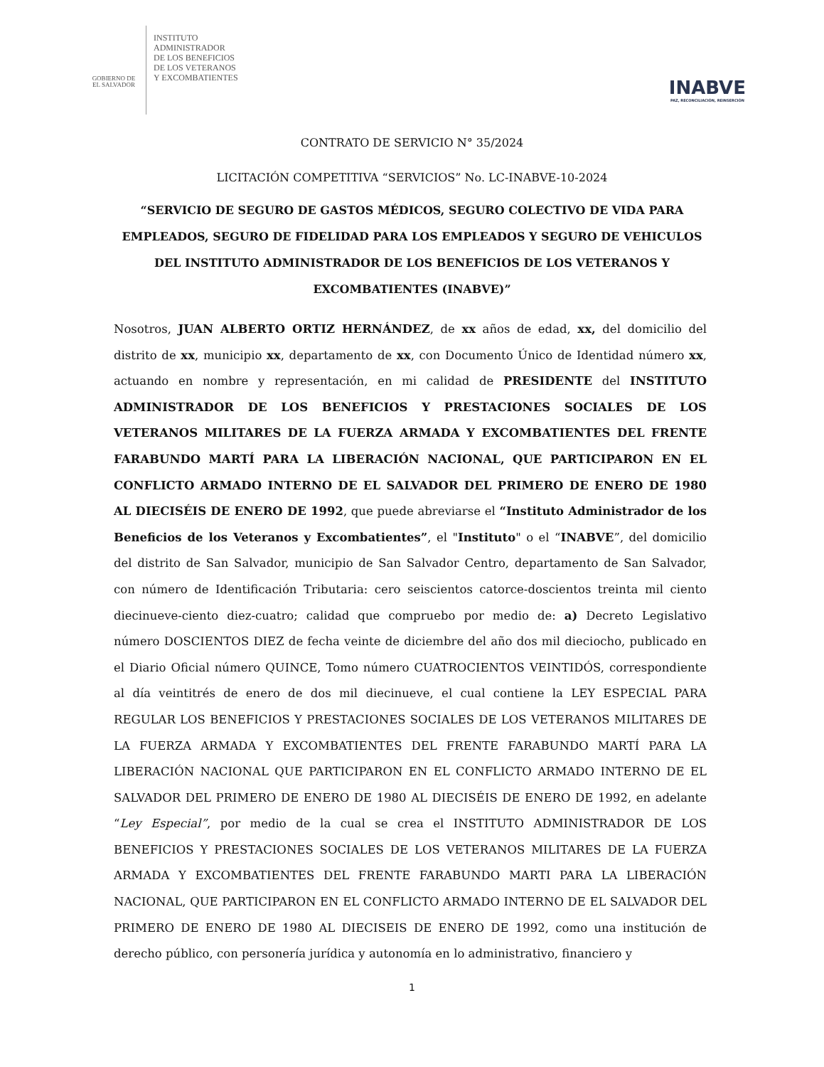GOBIERNO DE
EL SALVADOR
INSTITUTO
ADMINISTRADOR
DE LOS BENEFICIOS
DE LOS VETERANOS
Y EXCOMBATIENTES
INABVE
PAZ, RECONCILIACIÓN, REINSERCIÓN
CONTRATO DE SERVICIO N° 35/2024
LICITACIÓN COMPETITIVA “SERVICIOS” No. LC-INABVE-10-2024
“SERVICIO DE SEGURO DE GASTOS MÉDICOS, SEGURO COLECTIVO DE VIDA PARA EMPLEADOS, SEGURO DE FIDELIDAD PARA LOS EMPLEADOS Y SEGURO DE VEHICULOS DEL INSTITUTO ADMINISTRADOR DE LOS BENEFICIOS DE LOS VETERANOS Y EXCOMBATIENTES (INABVE)”
Nosotros, JUAN ALBERTO ORTIZ HERNÁNDEZ, de xx años de edad, xx, del domicilio del distrito de xx, municipio xx, departamento de xx, con Documento Único de Identidad número xx, actuando en nombre y representación, en mi calidad de PRESIDENTE del INSTITUTO ADMINISTRADOR DE LOS BENEFICIOS Y PRESTACIONES SOCIALES DE LOS VETERANOS MILITARES DE LA FUERZA ARMADA Y EXCOMBATIENTES DEL FRENTE FARABUNDO MARTÍ PARA LA LIBERACIÓN NACIONAL, QUE PARTICIPARON EN EL CONFLICTO ARMADO INTERNO DE EL SALVADOR DEL PRIMERO DE ENERO DE 1980 AL DIECISÉIS DE ENERO DE 1992, que puede abreviarse el “Instituto Administrador de los Beneficios de los Veteranos y Excombatientes”, el "Instituto" o el “INABVE”, del domicilio del distrito de San Salvador, municipio de San Salvador Centro, departamento de San Salvador, con número de Identificación Tributaria: cero seiscientos catorce-doscientos treinta mil ciento diecinueve-ciento diez-cuatro; calidad que compruebo por medio de: a) Decreto Legislativo número DOSCIENTOS DIEZ de fecha veinte de diciembre del año dos mil dieciocho, publicado en el Diario Oficial número QUINCE, Tomo número CUATROCIENTOS VEINTIDÓS, correspondiente al día veintitrés de enero de dos mil diecinueve, el cual contiene la LEY ESPECIAL PARA REGULAR LOS BENEFICIOS Y PRESTACIONES SOCIALES DE LOS VETERANOS MILITARES DE LA FUERZA ARMADA Y EXCOMBATIENTES DEL FRENTE FARABUNDO MARTÍ PARA LA LIBERACIÓN NACIONAL QUE PARTICIPARON EN EL CONFLICTO ARMADO INTERNO DE EL SALVADOR DEL PRIMERO DE ENERO DE 1980 AL DIECISÉIS DE ENERO DE 1992, en adelante “Ley Especial”, por medio de la cual se crea el INSTITUTO ADMINISTRADOR DE LOS BENEFICIOS Y PRESTACIONES SOCIALES DE LOS VETERANOS MILITARES DE LA FUERZA ARMADA Y EXCOMBATIENTES DEL FRENTE FARABUNDO MARTI PARA LA LIBERACIÓN NACIONAL, QUE PARTICIPARON EN EL CONFLICTO ARMADO INTERNO DE EL SALVADOR DEL PRIMERO DE ENERO DE 1980 AL DIECISEIS DE ENERO DE 1992, como una institución de derecho público, con personería jurídica y autonomía en lo administrativo, financiero y
1